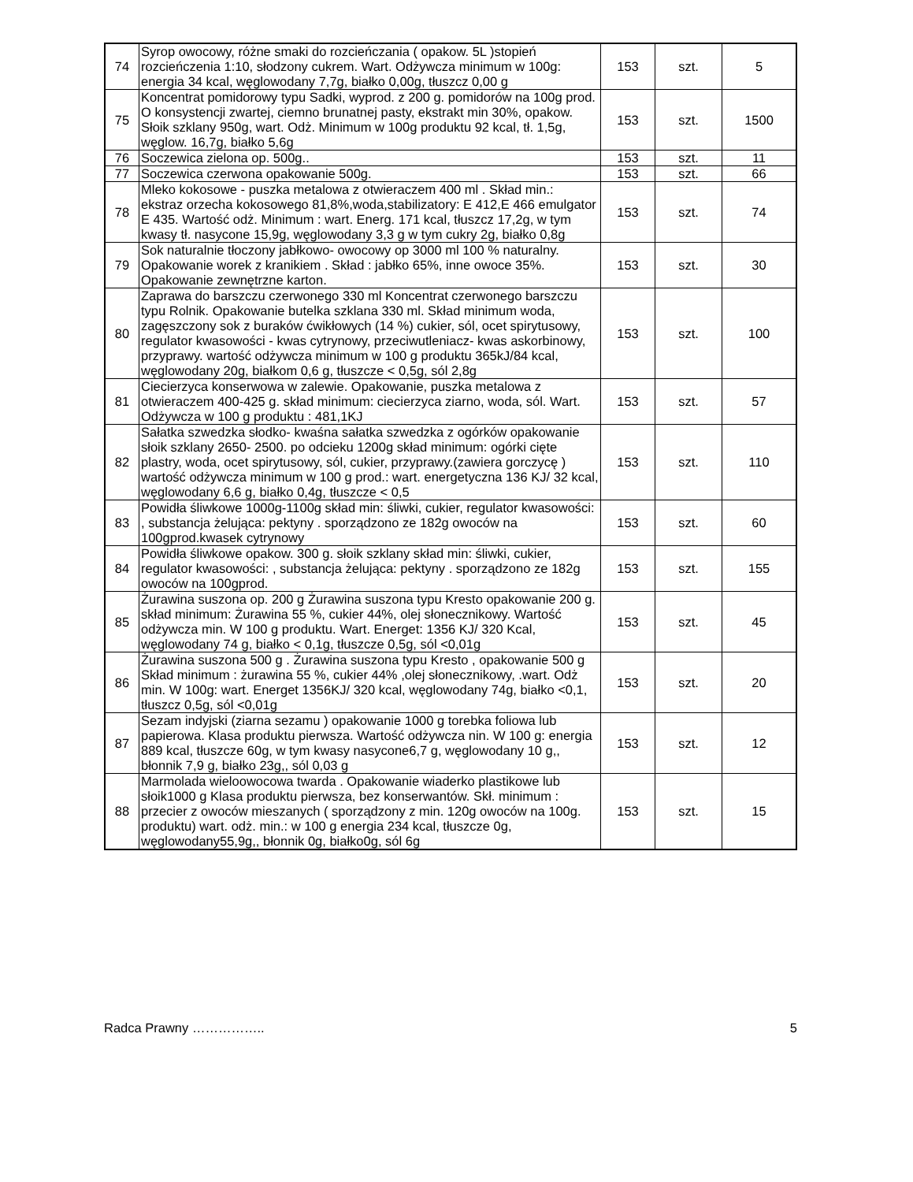| 74 | Syrop owocowy, różne smaki do rozcieńczania ( opakow. 5L )stopień rozcieńczenia 1:10, słodzony cukrem. Wart. Odżywcza minimum w 100g: energia 34 kcal, węglowodany 7,7g, białko 0,00g, tłuszcz 0,00 g | 153 | szt. | 5 |
| 75 | Koncentrat pomidorowy typu Sadki, wyprod. z 200 g. pomidorów na 100g prod. O konsystencji zwartej, ciemno brunatnej pasty, ekstrakt min 30%, opakow. Słoik szklany 950g, wart. Odż. Minimum w 100g produktu 92 kcal, tł. 1,5g, węglow. 16,7g, białko 5,6g | 153 | szt. | 1500 |
| 76 | Soczewica zielona op. 500g.. | 153 | szt. | 11 |
| 77 | Soczewica czerwona opakowanie 500g. | 153 | szt. | 66 |
| 78 | Mleko kokosowe - puszka metalowa z otwieraczem 400 ml . Skład min.: ekstraz orzecha kokosowego 81,8%,woda,stabilizatory: E 412,E 466 emulgator E 435. Wartość odż. Minimum : wart. Energ. 171 kcal, tłuszcz 17,2g, w tym kwasy tł. nasycone 15,9g, węglowodany 3,3 g w tym cukry 2g, białko 0,8g | 153 | szt. | 74 |
| 79 | Sok naturalnie tłoczony jabłkowo- owocowy op 3000 ml 100 % naturalny. Opakowanie worek z kranikiem . Skład : jabłko 65%, inne owoce 35%. Opakowanie zewnętrzne karton. | 153 | szt. | 30 |
| 80 | Zaprawa do barszczu czerwonego 330 ml Koncentrat czerwonego barszczu typu Rolnik. Opakowanie butelka szklana 330 ml. Skład minimum woda, zagęszczony sok z buraków ćwikłowych (14 %) cukier, sól, ocet spirytusowy, regulator kwasowości - kwas cytrynowy, przeciwutleniacz- kwas askorbinowy, przyprawy. wartość odżywcza minimum w 100 g produktu 365kJ/84 kcal, węglowodany 20g, białkom 0,6 g, tłuszcze < 0,5g, sól 2,8g | 153 | szt. | 100 |
| 81 | Ciecierzyca konserwowa w zalewie. Opakowanie, puszka metalowa z otwieraczem 400-425 g. skład minimum: ciecierzyca ziarno, woda, sól. Wart. Odżywcza w 100 g produktu : 481,1KJ | 153 | szt. | 57 |
| 82 | Sałatka szwedzka słodko- kwaśna sałatka szwedzka z ogórków opakowanie słoik szklany 2650- 2500. po odcieku 1200g skład minimum: ogórki cięte plastry, woda, ocet spirytusowy, sól, cukier, przyprawy.(zawiera gorczycę ) wartość odżywcza minimum w 100 g prod.: wart. energetyczna 136 KJ/ 32 kcal, węglowodany 6,6 g, białko 0,4g, tłuszcze < 0,5 | 153 | szt. | 110 |
| 83 | Powidła śliwkowe 1000g-1100g skład min: śliwki, cukier, regulator kwasowości: , substancja żelująca: pektyny . sporządzono ze 182g owoców na 100gprod.kwasek cytrynowy | 153 | szt. | 60 |
| 84 | Powidła śliwkowe opakow. 300 g. słoik szklany skład min: śliwki, cukier, regulator kwasowości: , substancja żelująca: pektyny . sporządzono ze 182g owoców na 100gprod. | 153 | szt. | 155 |
| 85 | Żurawina suszona op. 200 g Żurawina suszona typu Kresto opakowanie 200 g. skład minimum: Żurawina 55 %, cukier 44%, olej słonecznikowy. Wartość odżywcza min. W 100 g produktu. Wart. Energet: 1356 KJ/ 320 Kcal, węglowodany 74 g, białko < 0,1g, tłuszcze 0,5g, sól <0,01g | 153 | szt. | 45 |
| 86 | Żurawina suszona 500 g . Żurawina suszona typu Kresto , opakowanie 500 g Skład minimum : żurawina 55 %, cukier 44% ,olej słonecznikowy, .wart. Odż min. W 100g: wart. Energet 1356KJ/ 320 kcal, węglowodany 74g, białko <0,1, tłuszcz 0,5g, sól <0,01g | 153 | szt. | 20 |
| 87 | Sezam indyjski (ziarna sezamu ) opakowanie 1000 g torebka foliowa lub papierowa. Klasa produktu pierwsza. Wartość odżywcza nin. W 100 g: energia 889 kcal, tłuszcze 60g, w tym kwasy nasycone6,7 g, węglowodany 10 g,, błonnik 7,9 g, białko 23g,, sól 0,03 g | 153 | szt. | 12 |
| 88 | Marmolada wieloowocowa twarda . Opakowanie wiaderko plastikowe lub słoik1000 g Klasa produktu pierwsza, bez konserwantów. Skł. minimum : przecier z owoców mieszanych ( sporządzony z min. 120g owoców na 100g. produktu) wart. odż. min.: w 100 g energia 234 kcal, tłuszcze 0g, węglowodany55,9g,, błonnik 0g, białko0g, sól 6g | 153 | szt. | 15 |
Radca Prawny …………….. 5